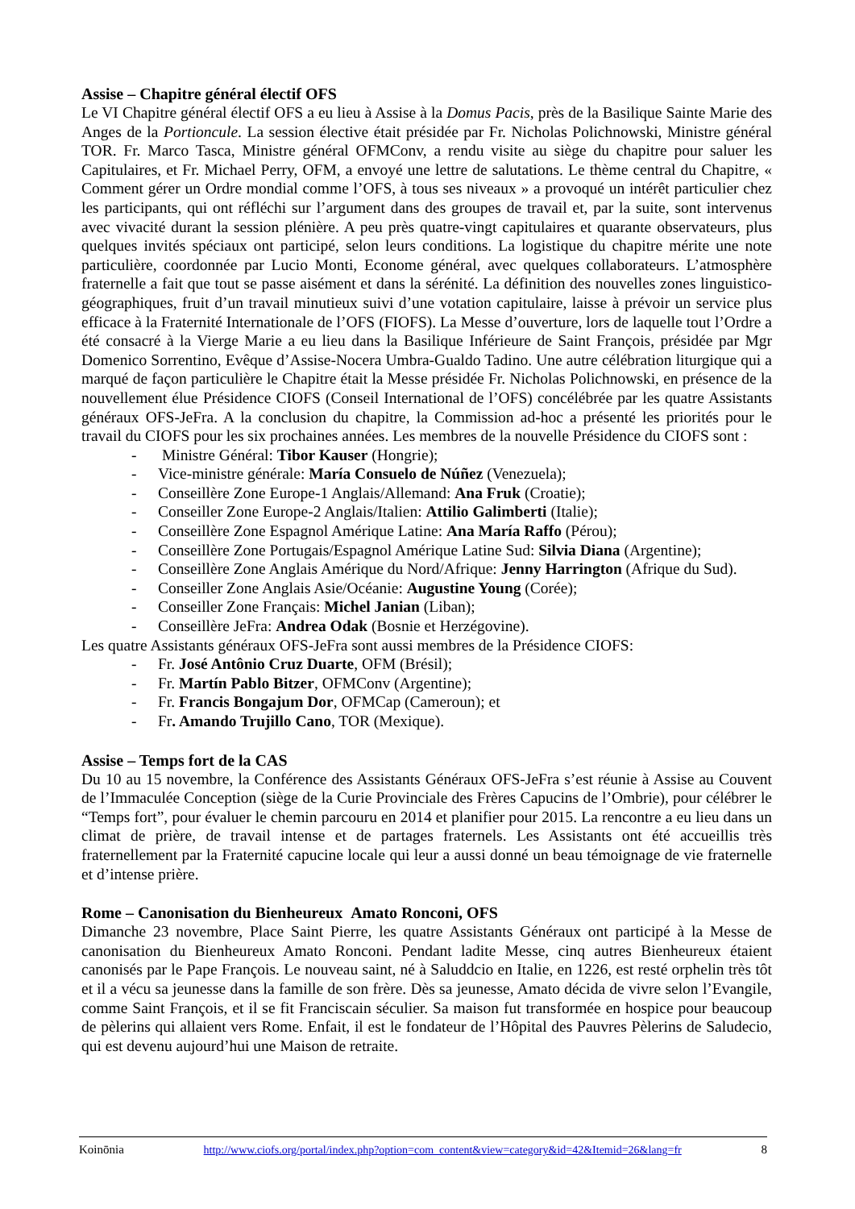Assise – Chapitre général électif OFS
Le VI Chapitre général électif OFS a eu lieu à Assise à la Domus Pacis, près de la Basilique Sainte Marie des Anges de la Portioncule. La session élective était présidée par Fr. Nicholas Polichnowski, Ministre général TOR. Fr. Marco Tasca, Ministre général OFMConv, a rendu visite au siège du chapitre pour saluer les Capitulaires, et Fr. Michael Perry, OFM, a envoyé une lettre de salutations. Le thème central du Chapitre, « Comment gérer un Ordre mondial comme l’OFS, à tous ses niveaux » a provoqué un intérêt particulier chez les participants, qui ont réfléchi sur l’argument dans des groupes de travail et, par la suite, sont intervenus avec vivacité durant la session plénière. A peu près quatre-vingt capitulaires et quarante observateurs, plus quelques invités spéciaux ont participé, selon leurs conditions. La logistique du chapitre mérite une note particulière, coordonnée par Lucio Monti, Econome général, avec quelques collaborateurs. L’atmosphère fraternelle a fait que tout se passe aisément et dans la sérénité. La définition des nouvelles zones linguistico-géographiques, fruit d’un travail minutieux suivi d’une votation capitulaire, laisse à prévoir un service plus efficace à la Fraternité Internationale de l’OFS (FIOFS). La Messe d’ouverture, lors de laquelle tout l’Ordre a été consacré à la Vierge Marie a eu lieu dans la Basilique Inférieure de Saint François, présidée par Mgr Domenico Sorrentino, Evêque d’Assise-Nocera Umbra-Gualdo Tadino. Une autre célébration liturgique qui a marqué de façon particulière le Chapitre était la Messe présidée Fr. Nicholas Polichnowski, en présence de la nouvellement élue Présidence CIOFS (Conseil International de l’OFS) concélébrée par les quatre Assistants généraux OFS-JeFra. A la conclusion du chapitre, la Commission ad-hoc a présenté les priorités pour le travail du CIOFS pour les six prochaines années. Les membres de la nouvelle Présidence du CIOFS sont :
- Ministre Général: Tibor Kauser (Hongrie);
- Vice-ministre générale: María Consuelo de Núñez (Venezuela);
- Conseillère Zone Europe-1 Anglais/Allemand: Ana Fruk (Croatie);
- Conseiller Zone Europe-2 Anglais/Italien: Attilio Galimberti (Italie);
- Conseillère Zone Espagnol Amérique Latine: Ana María Raffo (Pérou);
- Conseillère Zone Portugais/Espagnol Amérique Latine Sud: Silvia Diana (Argentine);
- Conseillère Zone Anglais Amérique du Nord/Afrique: Jenny Harrington (Afrique du Sud).
- Conseiller Zone Anglais Asie/Océanie: Augustine Young (Corée);
- Conseiller Zone Français: Michel Janian (Liban);
- Conseillère JeFra: Andrea Odak (Bosnie et Herzégovine).
Les quatre Assistants généraux OFS-JeFra sont aussi membres de la Présidence CIOFS:
- Fr. José Antônio Cruz Duarte, OFM (Brésil);
- Fr. Martín Pablo Bitzer, OFMConv (Argentine);
- Fr. Francis Bongajum Dor, OFMCap (Cameroun); et
- Fr. Amando Trujillo Cano, TOR (Mexique).
Assise – Temps fort de la CAS
Du 10 au 15 novembre, la Conférence des Assistants Généraux OFS-JeFra s’est réunie à Assise au Couvent de l’Immaculée Conception (siège de la Curie Provinciale des Frères Capucins de l’Ombrie), pour célébrer le “Temps fort”, pour évaluer le chemin parcouru en 2014 et planifier pour 2015. La rencontre a eu lieu dans un climat de prière, de travail intense et de partages fraternels. Les Assistants ont été accueillis très fraternellement par la Fraternité capucine locale qui leur a aussi donné un beau témoignage de vie fraternelle et d’intense prière.
Rome – Canonisation du Bienheureux Amato Ronconi, OFS
Dimanche 23 novembre, Place Saint Pierre, les quatre Assistants Généraux ont participé à la Messe de canonisation du Bienheureux Amato Ronconi. Pendant ladite Messe, cinq autres Bienheureux étaient canonisés par le Pape François. Le nouveau saint, né à Saluddcio en Italie, en 1226, est resté orphelin très tôt et il a vécu sa jeunesse dans la famille de son frère. Dès sa jeunesse, Amato décida de vivre selon l’Evangile, comme Saint François, et il se fit Franciscain séculier. Sa maison fut transformée en hospice pour beaucoup de pèlerins qui allaient vers Rome. Enfait, il est le fondateur de l’Hôpital des Pauvres Pèlerins de Saludecio, qui est devenu aujourd’hui une Maison de retraite.
Koinōnia http://www.ciofs.org/portal/index.php?option=com_content&view=category&id=42&Itemid=26&lang=fr 8